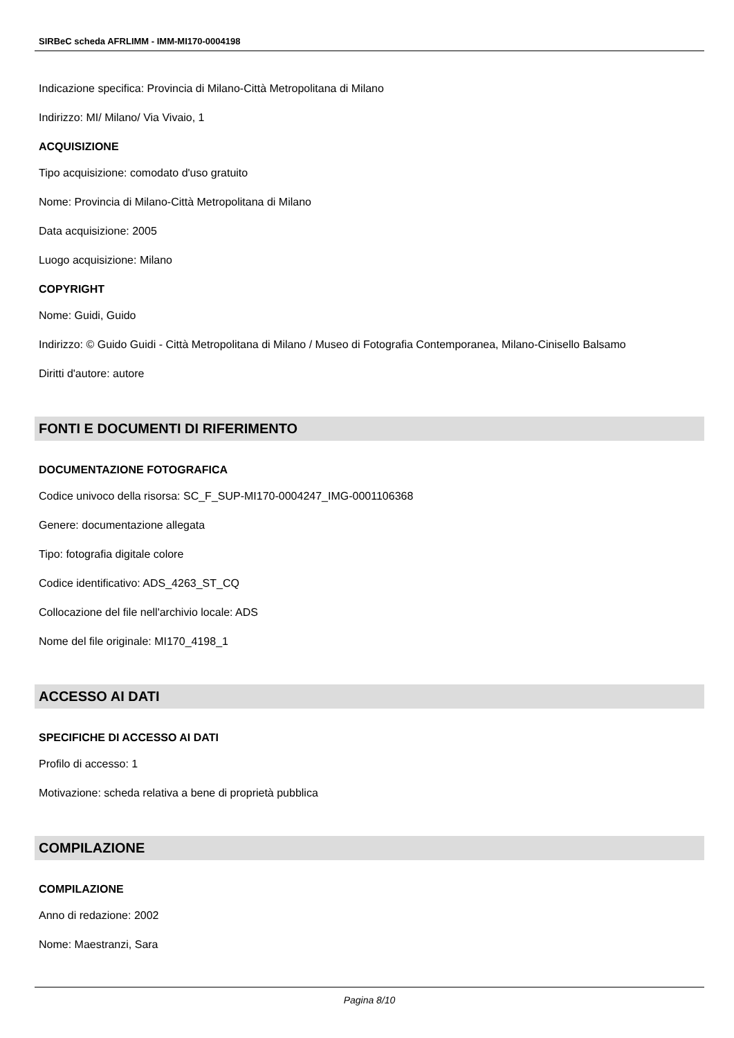SIRBeC scheda AFRLIMM - IMM-MI170-0004198
Indicazione specifica: Provincia di Milano-Città Metropolitana di Milano
Indirizzo: MI/ Milano/ Via Vivaio, 1
ACQUISIZIONE
Tipo acquisizione: comodato d'uso gratuito
Nome: Provincia di Milano-Città Metropolitana di Milano
Data acquisizione: 2005
Luogo acquisizione: Milano
COPYRIGHT
Nome: Guidi, Guido
Indirizzo: © Guido Guidi - Città Metropolitana di Milano / Museo di Fotografia Contemporanea, Milano-Cinisello Balsamo
Diritti d'autore: autore
FONTI E DOCUMENTI DI RIFERIMENTO
DOCUMENTAZIONE FOTOGRAFICA
Codice univoco della risorsa: SC_F_SUP-MI170-0004247_IMG-0001106368
Genere: documentazione allegata
Tipo: fotografia digitale colore
Codice identificativo: ADS_4263_ST_CQ
Collocazione del file nell'archivio locale: ADS
Nome del file originale: MI170_4198_1
ACCESSO AI DATI
SPECIFICHE DI ACCESSO AI DATI
Profilo di accesso: 1
Motivazione: scheda relativa a bene di proprietà pubblica
COMPILAZIONE
COMPILAZIONE
Anno di redazione: 2002
Nome: Maestranzi, Sara
Pagina 8/10